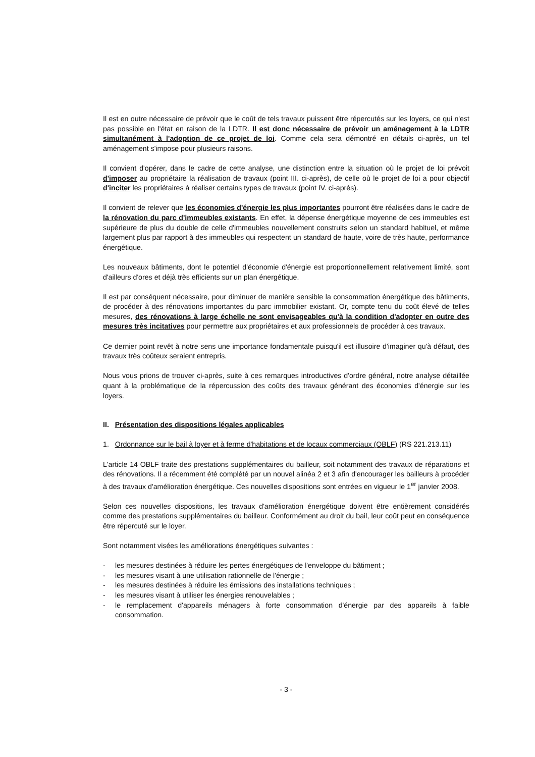Il est en outre nécessaire de prévoir que le coût de tels travaux puissent être répercutés sur les loyers, ce qui n'est pas possible en l'état en raison de la LDTR. Il est donc nécessaire de prévoir un aménagement à la LDTR simultanément à l'adoption de ce projet de loi. Comme cela sera démontré en détails ci-après, un tel aménagement s'impose pour plusieurs raisons.
Il convient d'opérer, dans le cadre de cette analyse, une distinction entre la situation où le projet de loi prévoit d'imposer au propriétaire la réalisation de travaux (point III. ci-après), de celle où le projet de loi a pour objectif d'inciter les propriétaires à réaliser certains types de travaux (point IV. ci-après).
Il convient de relever que les économies d'énergie les plus importantes pourront être réalisées dans le cadre de la rénovation du parc d'immeubles existants. En effet, la dépense énergétique moyenne de ces immeubles est supérieure de plus du double de celle d'immeubles nouvellement construits selon un standard habituel, et même largement plus par rapport à des immeubles qui respectent un standard de haute, voire de très haute, performance énergétique.
Les nouveaux bâtiments, dont le potentiel d'économie d'énergie est proportionnellement relativement limité, sont d'ailleurs d'ores et déjà très efficients sur un plan énergétique.
Il est par conséquent nécessaire, pour diminuer de manière sensible la consommation énergétique des bâtiments, de procéder à des rénovations importantes du parc immobilier existant. Or, compte tenu du coût élevé de telles mesures, des rénovations à large échelle ne sont envisageables qu'à la condition d'adopter en outre des mesures très incitatives pour permettre aux propriétaires et aux professionnels de procéder à ces travaux.
Ce dernier point revêt à notre sens une importance fondamentale puisqu'il est illusoire d'imaginer qu'à défaut, des travaux très coûteux seraient entrepris.
Nous vous prions de trouver ci-après, suite à ces remarques introductives d'ordre général, notre analyse détaillée quant à la problématique de la répercussion des coûts des travaux générant des économies d'énergie sur les loyers.
II. Présentation des dispositions légales applicables
1. Ordonnance sur le bail à loyer et à ferme d'habitations et de locaux commerciaux (OBLF) (RS 221.213.11)
L'article 14 OBLF traite des prestations supplémentaires du bailleur, soit notamment des travaux de réparations et des rénovations. Il a récemment été complété par un nouvel alinéa 2 et 3 afin d'encourager les bailleurs à procéder à des travaux d'amélioration énergétique. Ces nouvelles dispositions sont entrées en vigueur le 1<sup>er</sup> janvier 2008.
Selon ces nouvelles dispositions, les travaux d'amélioration énergétique doivent être entièrement considérés comme des prestations supplémentaires du bailleur. Conformément au droit du bail, leur coût peut en conséquence être répercuté sur le loyer.
Sont notamment visées les améliorations énergétiques suivantes :
- les mesures destinées à réduire les pertes énergétiques de l'enveloppe du bâtiment ;
- les mesures visant à une utilisation rationnelle de l'énergie ;
- les mesures destinées à réduire les émissions des installations techniques ;
- les mesures visant à utiliser les énergies renouvelables ;
- le remplacement d'appareils ménagers à forte consommation d'énergie par des appareils à faible consommation.
- 3 -